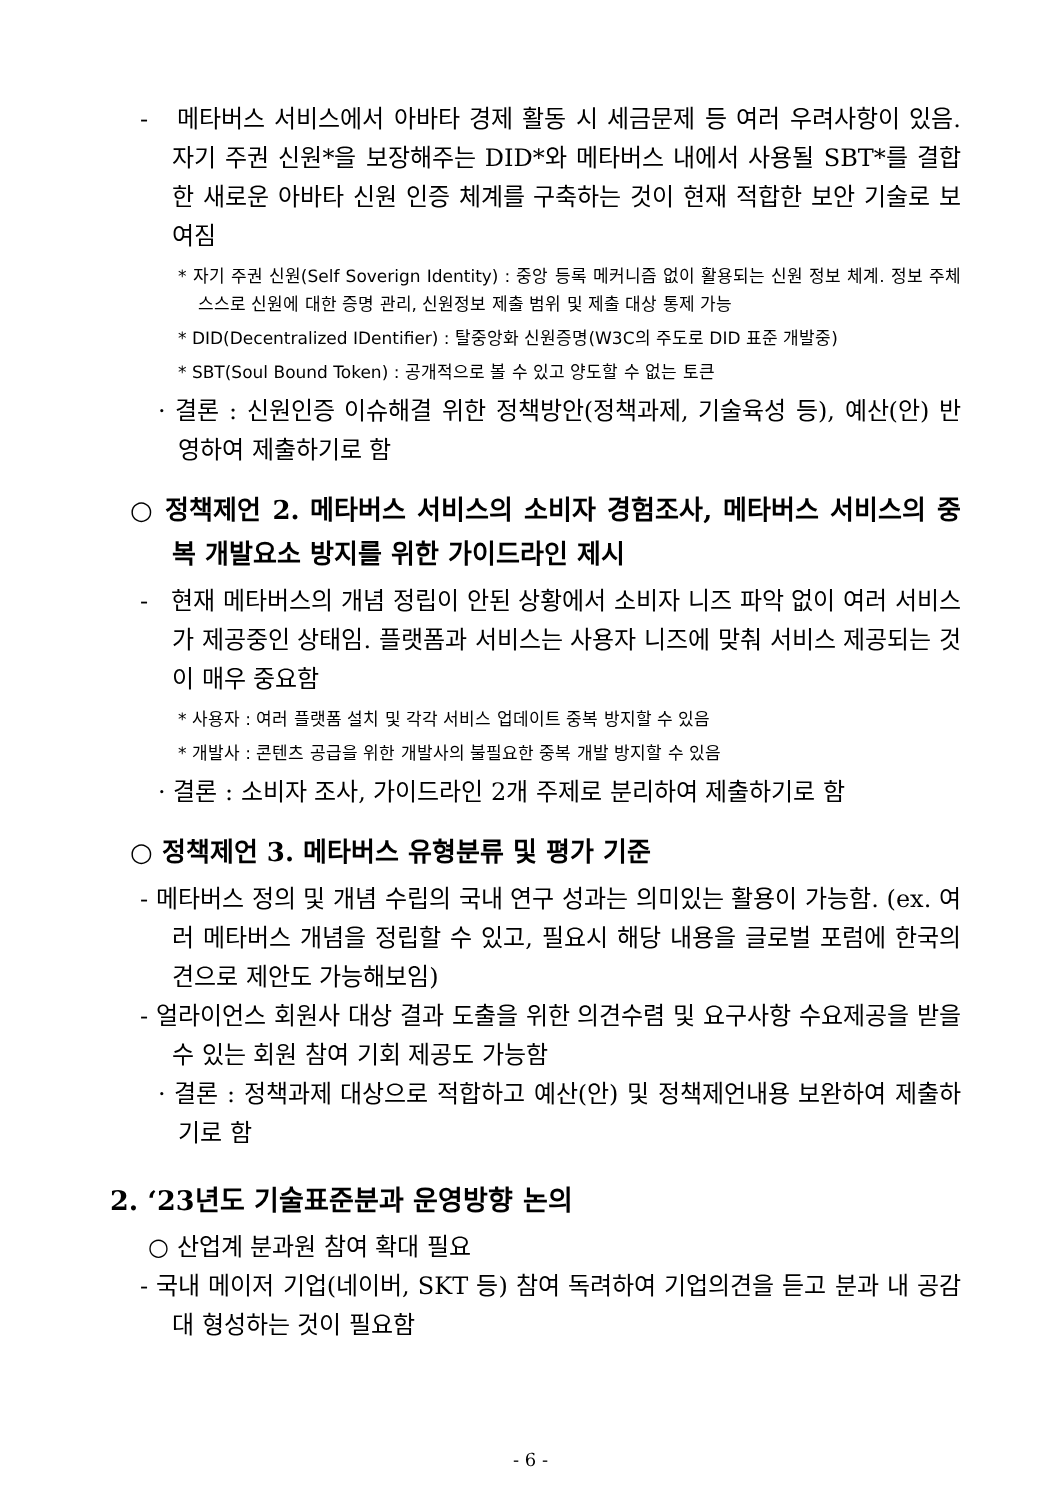- 메타버스 서비스에서 아바타 경제 활동 시 세금문제 등 여러 우려사항이 있음. 자기 주권 신원*을 보장해주는 DID*와 메타버스 내에서 사용될 SBT*를 결합한 새로운 아바타 신원 인증 체계를 구축하는 것이 현재 적합한 보안 기술로 보여짐
* 자기 주권 신원(Self Soverign Identity) : 중앙 등록 메커니즘 없이 활용되는 신원 정보 체계. 정보 주체 스스로 신원에 대한 증명 관리, 신원정보 제출 범위 및 제출 대상 통제 가능
* DID(Decentralized IDentifier) : 탈중앙화 신원증명(W3C의 주도로 DID 표준 개발중)
* SBT(Soul Bound Token) : 공개적으로 볼 수 있고 양도할 수 없는 토큰
· 결론 : 신원인증 이슈해결 위한 정책방안(정책과제, 기술육성 등), 예산(안) 반영하여 제출하기로 함
○ 정책제언 2. 메타버스 서비스의 소비자 경험조사, 메타버스 서비스의 중복 개발요소 방지를 위한 가이드라인 제시
- 현재 메타버스의 개념 정립이 안된 상황에서 소비자 니즈 파악 없이 여러 서비스가 제공중인 상태임. 플랫폼과 서비스는 사용자 니즈에 맞춰 서비스 제공되는 것이 매우 중요함
* 사용자 : 여러 플랫폼 설치 및 각각 서비스 업데이트 중복 방지할 수 있음
* 개발사 : 콘텐츠 공급을 위한 개발사의 불필요한 중복 개발 방지할 수 있음
· 결론 : 소비자 조사, 가이드라인 2개 주제로 분리하여 제출하기로 함
○ 정책제언 3. 메타버스 유형분류 및 평가 기준
- 메타버스 정의 및 개념 수립의 국내 연구 성과는 의미있는 활용이 가능함. (ex. 여러 메타버스 개념을 정립할 수 있고, 필요시 해당 내용을 글로벌 포럼에 한국의견으로 제안도 가능해보임)
- 얼라이언스 회원사 대상 결과 도출을 위한 의견수렴 및 요구사항 수요제공을 받을 수 있는 회원 참여 기회 제공도 가능함
· 결론 : 정책과제 대상으로 적합하고 예산(안) 및 정책제언내용 보완하여 제출하기로 함
2. ‘23년도 기술표준분과 운영방향 논의
○ 산업계 분과원 참여 확대 필요
- 국내 메이저 기업(네이버, SKT 등) 참여 독려하여 기업의견을 듣고 분과 내 공감대 형성하는 것이 필요함
- 6 -